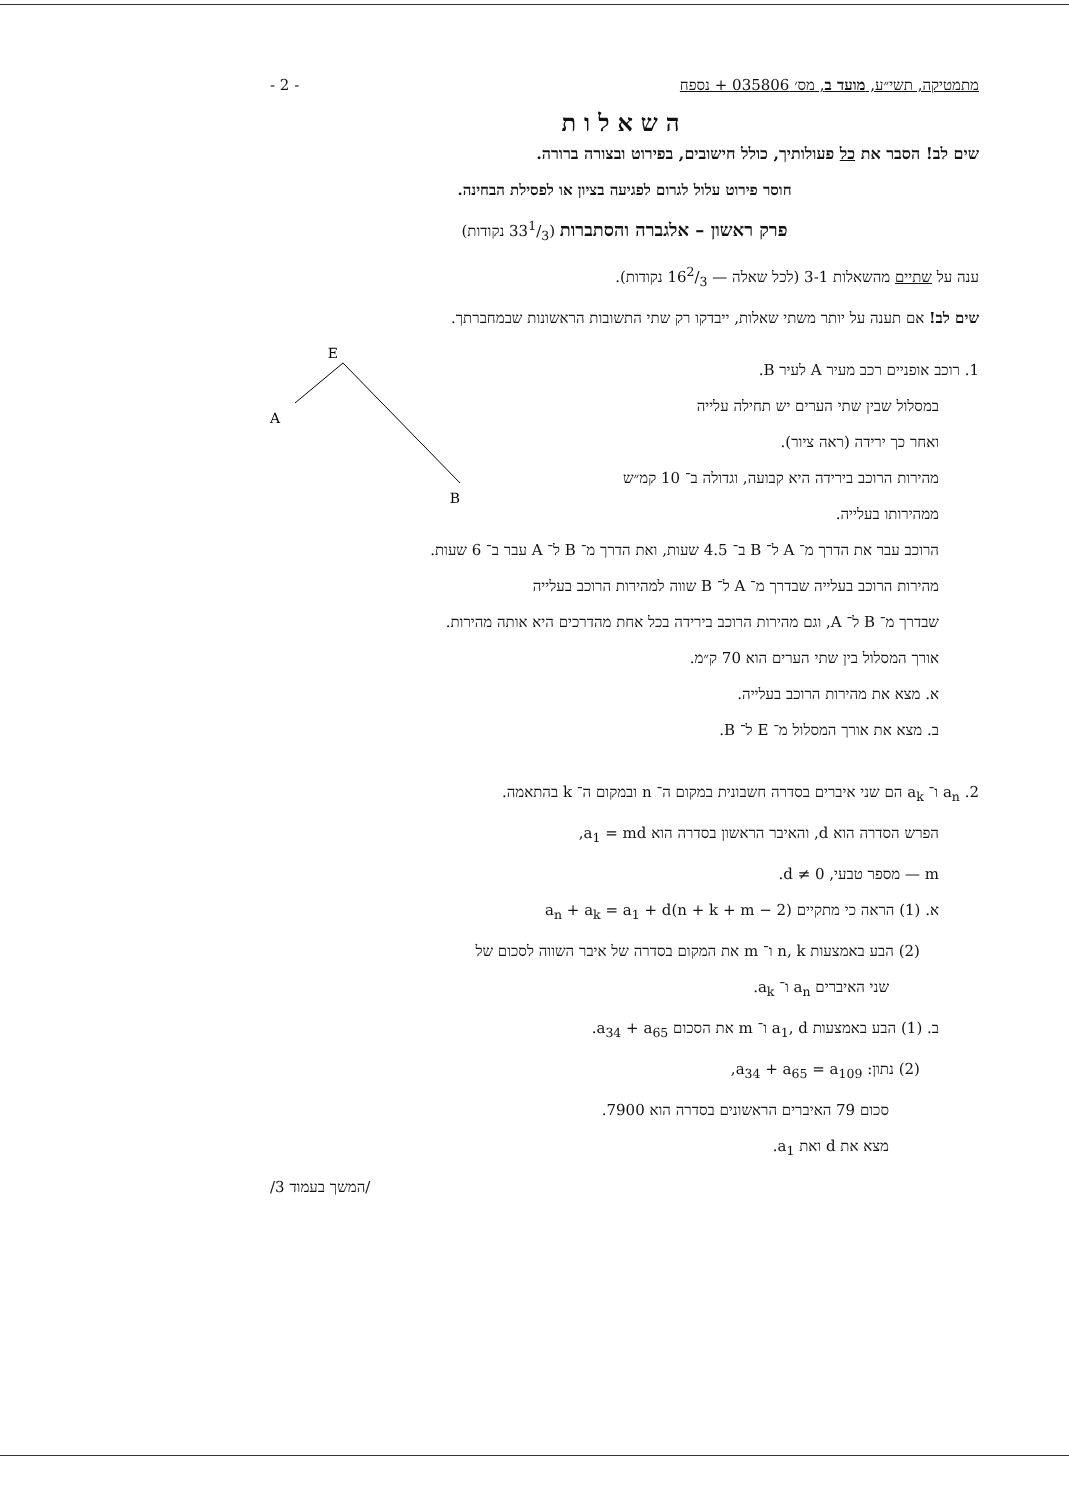מתמטיקה, תשי״ע, מועד ב, מס׳ 035806 + נספח - 2 -
השאלות
שים לב! הסבר את כל פעולותיך, כולל חישובים, בפירוט ובצורה ברורה.
חוסר פירוט עלול לגרום לפגיעה בציון או לפסילת הבחינה.
פרק ראשון – אלגברה והסתברות (331/3 נקודות)
ענה על שתיים מהשאלות 3-1 (לכל שאלה — 162/3 נקודות).
שים לב! אם תענה על יותר משתי שאלות, ייבדקו רק שתי התשובות הראשונות שבמחברתך.
E
A
B
1. רוכב אופניים רכב מעיר A לעיר B.
במסלול שבין שתי הערים יש תחילה עלייה
ואחר כך ירידה (ראה ציור).
מהירות הרוכב בירידה היא קבועה, וגדולה ב־ 10 קמ״ש
ממהירותו בעלייה.
הרוכב עבר את הדרך מ־ A ל־ B ב־ 4.5 שעות, ואת הדרך מ־ B ל־ A עבר ב־ 6 שעות.
מהירות הרוכב בעלייה שבדרך מ־ A ל־ B שווה למהירות הרוכב בעלייה
שבדרך מ־ B ל־ A, וגם מהירות הרוכב בירידה בכל אחת מהדרכים היא אותה מהירות.
אורך המסלול בין שתי הערים הוא 70 ק״מ.
א. מצא את מהירות הרוכב בעלייה.
ב. מצא את אורך המסלול מ־ E ל־ B.
2. a<sub>n</sub> ו־ a<sub>k</sub> הם שני איברים בסדרה חשבונית במקום ה־ n ובמקום ה־ k בהתאמה.
הפרש הסדרה הוא d, והאיבר הראשון בסדרה הוא a<sub>1</sub> = md,
m — מספר טבעי, d ≠ 0.
א. (1) הראה כי מתקיים a<sub>n</sub> + a<sub>k</sub> = a<sub>1</sub> + d(n + k + m − 2)
(2) הבע באמצעות n, k ו־ m את המקום בסדרה של איבר השווה לסכום של
שני האיברים a<sub>n</sub> ו־ a<sub>k</sub>.
ב. (1) הבע באמצעות a<sub>1</sub>, d ו־ m את הסכום a<sub>34</sub> + a<sub>65</sub>.
(2) נתון: a<sub>34</sub> + a<sub>65</sub> = a<sub>109</sub>,
סכום 79 האיברים הראשונים בסדרה הוא 7900.
מצא את d ואת a<sub>1</sub>.
/המשך בעמוד 3/